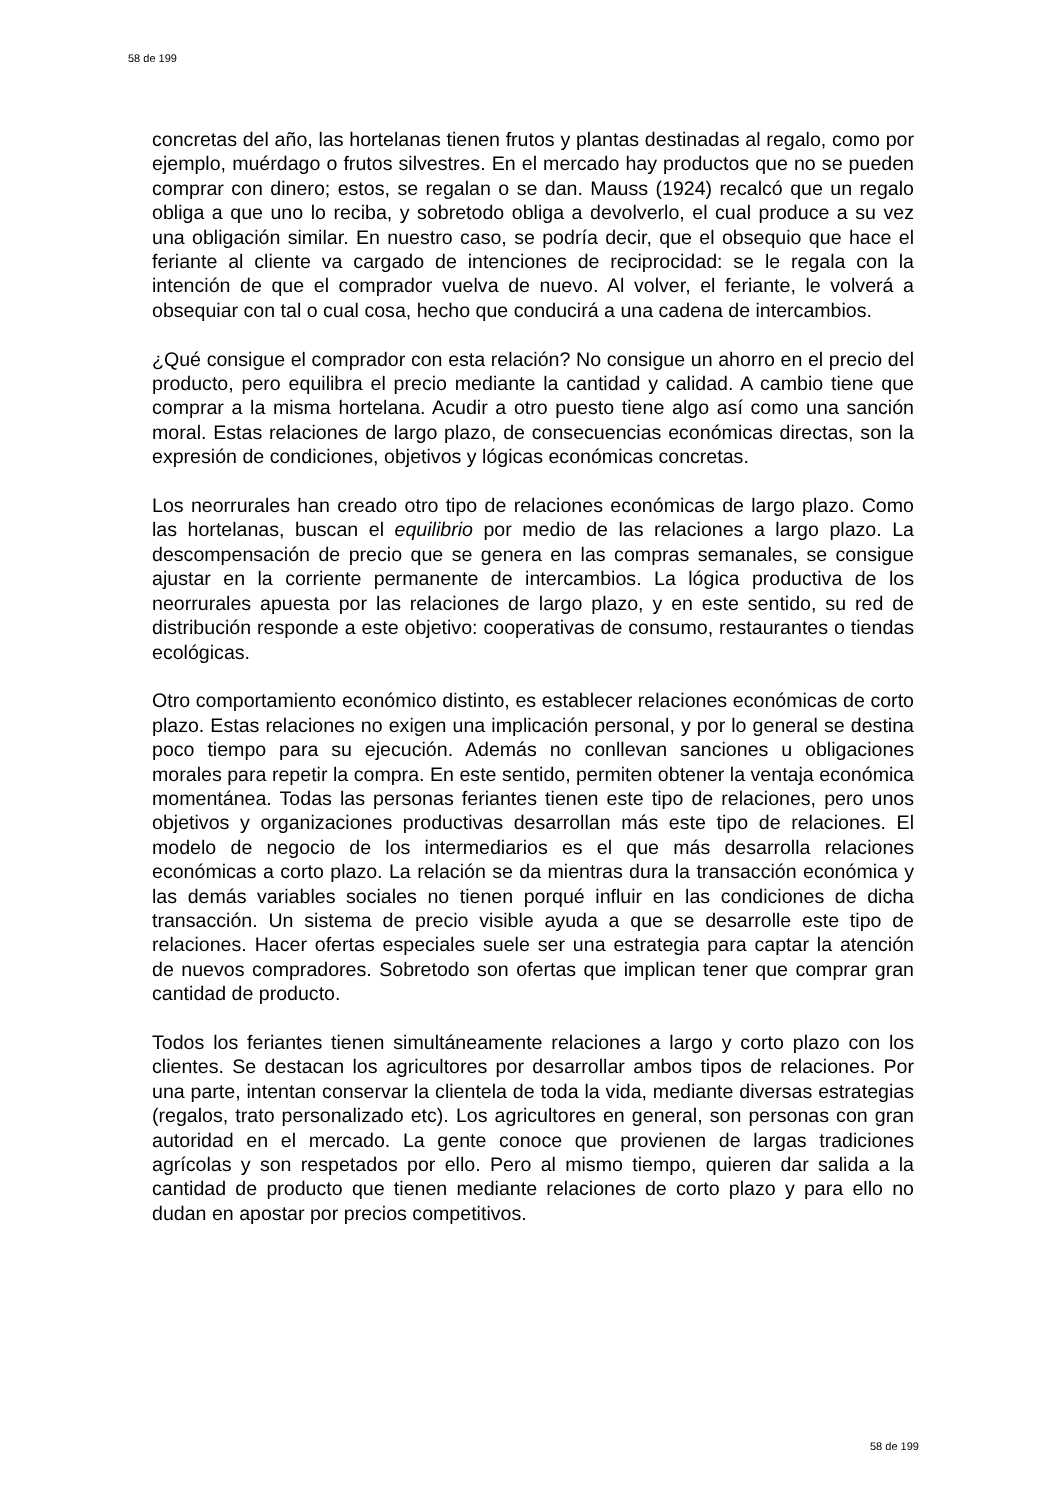58 de 199
concretas del año, las hortelanas tienen frutos y plantas destinadas al regalo, como por ejemplo, muérdago o frutos silvestres. En el mercado hay productos que no se pueden comprar con dinero; estos, se regalan o se dan. Mauss (1924) recalcó que un regalo obliga a que uno lo reciba, y sobretodo obliga a devolverlo, el cual produce a su vez una obligación similar. En nuestro caso, se podría decir, que el obsequio que hace el feriante al cliente va cargado de intenciones de reciprocidad: se le regala con la intención de que el comprador vuelva de nuevo. Al volver, el feriante, le volverá a obsequiar con tal o cual cosa, hecho que conducirá a una cadena de intercambios.
¿Qué consigue el comprador con esta relación? No consigue un ahorro en el precio del producto, pero equilibra el precio mediante la cantidad y calidad. A cambio tiene que comprar a la misma hortelana. Acudir a otro puesto tiene algo así como una sanción moral. Estas relaciones de largo plazo, de consecuencias económicas directas, son la expresión de condiciones, objetivos y lógicas económicas concretas.
Los neorrurales han creado otro tipo de relaciones económicas de largo plazo. Como las hortelanas, buscan el equilibrio por medio de las relaciones a largo plazo. La descompensación de precio que se genera en las compras semanales, se consigue ajustar en la corriente permanente de intercambios. La lógica productiva de los neorrurales apuesta por las relaciones de largo plazo, y en este sentido, su red de distribución responde a este objetivo: cooperativas de consumo, restaurantes o tiendas ecológicas.
Otro comportamiento económico distinto, es establecer relaciones económicas de corto plazo. Estas relaciones no exigen una implicación personal, y por lo general se destina poco tiempo para su ejecución. Además no conllevan sanciones u obligaciones morales para repetir la compra. En este sentido, permiten obtener la ventaja económica momentánea. Todas las personas feriantes tienen este tipo de relaciones, pero unos objetivos y organizaciones productivas desarrollan más este tipo de relaciones. El modelo de negocio de los intermediarios es el que más desarrolla relaciones económicas a corto plazo. La relación se da mientras dura la transacción económica y las demás variables sociales no tienen porqué influir en las condiciones de dicha transacción. Un sistema de precio visible ayuda a que se desarrolle este tipo de relaciones. Hacer ofertas especiales suele ser una estrategia para captar la atención de nuevos compradores. Sobretodo son ofertas que implican tener que comprar gran cantidad de producto.
Todos los feriantes tienen simultáneamente relaciones a largo y corto plazo con los clientes. Se destacan los agricultores por desarrollar ambos tipos de relaciones. Por una parte, intentan conservar la clientela de toda la vida, mediante diversas estrategias (regalos, trato personalizado etc). Los agricultores en general, son personas con gran autoridad en el mercado. La gente conoce que provienen de largas tradiciones agrícolas y son respetados por ello. Pero al mismo tiempo, quieren dar salida a la cantidad de producto que tienen mediante relaciones de corto plazo y para ello no dudan en apostar por precios competitivos.
58 de 199